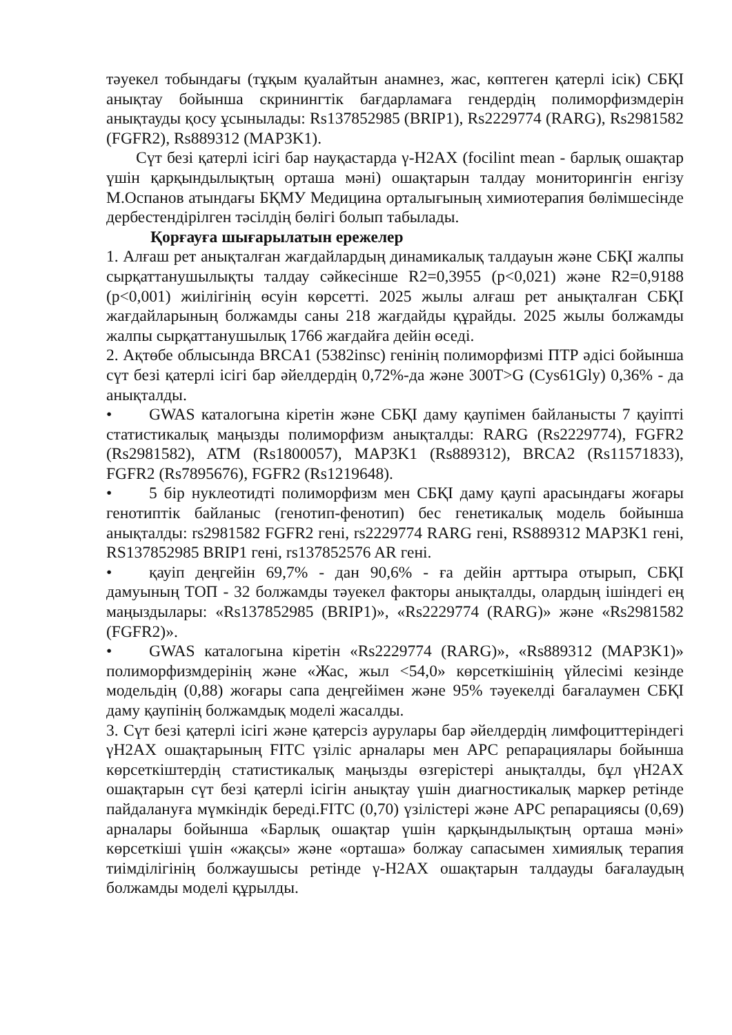тәуекел тобындағы (тұқым қуалайтын анамнез, жас, көптеген қатерлі ісік) СБҚІ анықтау бойынша скринингтік бағдарламаға гендердің полиморфизмдерін анықтауды қосу ұсынылады: Rs137852985 (BRIP1), Rs2229774 (RARG), Rs2981582 (FGFR2), Rs889312 (MAP3K1).
Сүт безі қатерлі ісігі бар науқастарда γ-H2AX (focilint mean - барлық ошақтар үшін қарқындылықтың орташа мәні) ошақтарын талдау мониторингін енгізу М.Оспанов атындағы БҚМУ Медицина орталығының химиотерапия бөлімшесінде дербестендірілген тәсілдің бөлігі болып табылады.
Қорғауға шығарылатын ережелер
1. Алғаш рет анықталған жағдайлардың динамикалық талдауын және СБҚІ жалпы сырқаттанушылықты талдау сәйкесінше R2=0,3955 (p<0,021) және R2=0,9188 (p<0,001) жиілігінің өсуін көрсетті. 2025 жылы алғаш рет анықталған СБҚІ жағдайларының болжамды саны 218 жағдайды құрайды. 2025 жылы болжамды жалпы сырқаттанушылық 1766 жағдайға дейін өседі.
2. Ақтөбе облысында BRCA1 (5382insc) генінің полиморфизмі ПТР әдісі бойынша сүт безі қатерлі ісігі бар әйелдердің 0,72%-да және 300T>G (Cys61Gly) 0,36% - да анықталды.
• GWAS каталогына кіретін және СБҚІ даму қаупімен байланысты 7 қауіпті статистикалық маңызды полиморфизм анықталды: RARG (Rs2229774), FGFR2 (Rs2981582), ATM (Rs1800057), MAP3K1 (Rs889312), BRCA2 (Rs11571833), FGFR2 (Rs7895676), FGFR2 (Rs1219648).
• 5 бір нуклеотидті полиморфизм мен СБҚІ даму қаупі арасындағы жоғары генотиптік байланыс (генотип-фенотип) бес генетикалық модель бойынша анықталды: rs2981582 FGFR2 гені, rs2229774 RARG гені, RS889312 MAP3K1 гені, RS137852985 BRIP1 гені, rs137852576 AR гені.
• қауіп деңгейін 69,7% - дан 90,6% - ға дейін арттыра отырып, СБҚІ дамуының ТОП - 32 болжамды тәуекел факторы анықталды, олардың ішіндегі ең маңыздылары: «Rs137852985 (BRIP1)», «Rs2229774 (RARG)» және «Rs2981582 (FGFR2)».
• GWAS каталогына кіретін «Rs2229774 (RARG)», «Rs889312 (MAP3K1)» полиморфизмдерінің және «Жас, жыл <54,0» көрсеткішінің үйлесімі кезінде модельдің (0,88) жоғары сапа деңгейімен және 95% тәуекелді бағалаумен СБҚІ даму қаупінің болжамдық моделі жасалды.
3. Сүт безі қатерлі ісігі және қатерсіз аурулары бар әйелдердің лимфоциттеріндегі γH2AX ошақтарының FITC үзіліс арналары мен APC репарациялары бойынша көрсеткіштердің статистикалық маңызды өзгерістері анықталды, бұл γH2AX ошақтарын сүт безі қатерлі ісігін анықтау үшін диагностикалық маркер ретінде пайдалануға мүмкіндік береді.FITC (0,70) үзілістері және APC репарациясы (0,69) арналары бойынша «Барлық ошақтар үшін қарқындылықтың орташа мәні» көрсеткіші үшін «жақсы» және «орташа» болжау сапасымен химиялық терапия тиімділігінің болжаушысы ретінде γ-H2AX ошақтарын талдауды бағалаудың болжамды моделі құрылды.